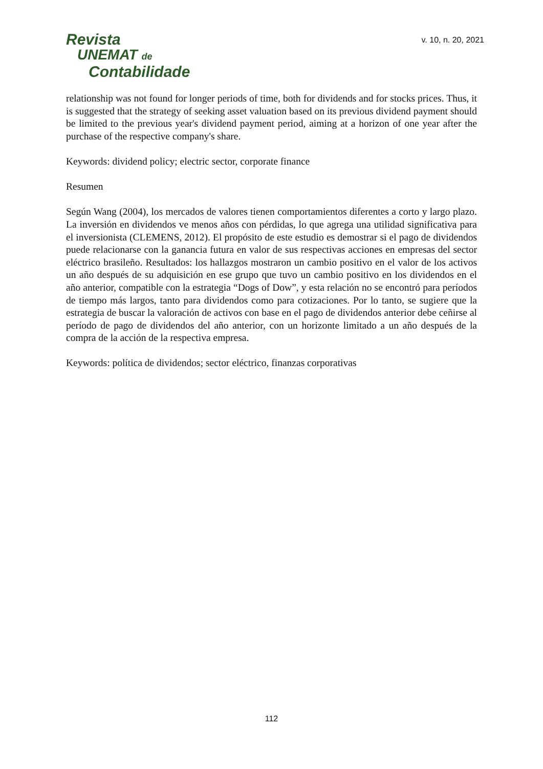Revista
UNEMAT de
Contabilidade
v. 10, n. 20, 2021
relationship was not found for longer periods of time, both for dividends and for stocks prices. Thus, it is suggested that the strategy of seeking asset valuation based on its previous dividend payment should be limited to the previous year's dividend payment period, aiming at a horizon of one year after the purchase of the respective company's share.
Keywords: dividend policy; electric sector, corporate finance
Resumen
Según Wang (2004), los mercados de valores tienen comportamientos diferentes a corto y largo plazo. La inversión en dividendos ve menos años con pérdidas, lo que agrega una utilidad significativa para el inversionista (CLEMENS, 2012). El propósito de este estudio es demostrar si el pago de dividendos puede relacionarse con la ganancia futura en valor de sus respectivas acciones en empresas del sector eléctrico brasileño. Resultados: los hallazgos mostraron un cambio positivo en el valor de los activos un año después de su adquisición en ese grupo que tuvo un cambio positivo en los dividendos en el año anterior, compatible con la estrategia “Dogs of Dow”, y esta relación no se encontró para períodos de tiempo más largos, tanto para dividendos como para cotizaciones. Por lo tanto, se sugiere que la estrategia de buscar la valoración de activos con base en el pago de dividendos anterior debe ceñirse al período de pago de dividendos del año anterior, con un horizonte limitado a un año después de la compra de la acción de la respectiva empresa.
Keywords: política de dividendos; sector eléctrico, finanzas corporativas
112